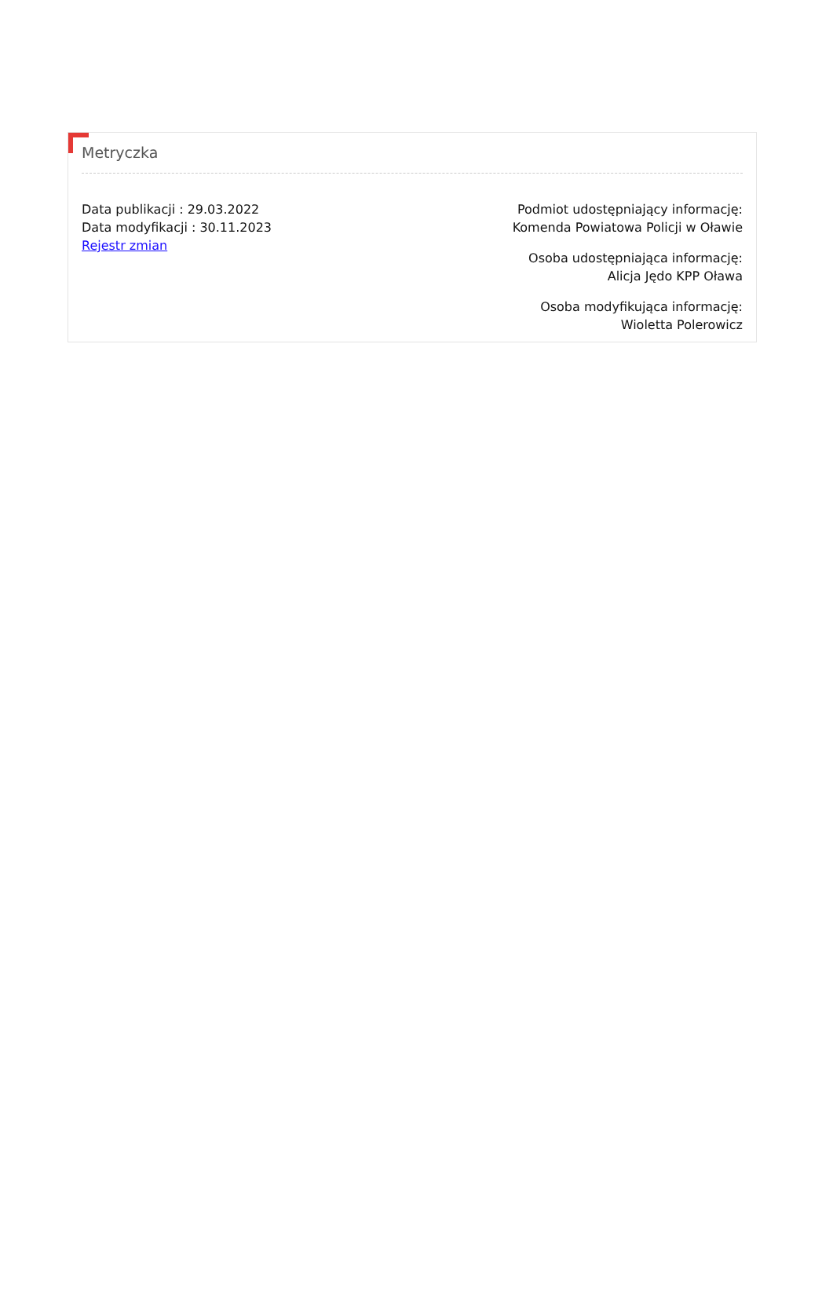Metryczka
Data publikacji : 29.03.2022
Data modyfikacji : 30.11.2023
Rejestr zmian
Podmiot udostępniający informację:
Komenda Powiatowa Policji w Oławie
Osoba udostępniająca informację:
Alicja Jędo KPP Oława
Osoba modyfikująca informację:
Wioletta Polerowicz